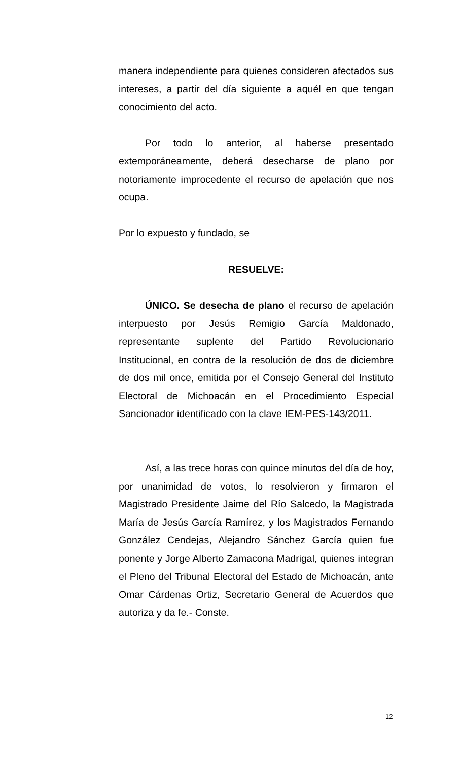manera independiente para quienes consideren afectados sus intereses, a partir del día siguiente a aquél en que tengan conocimiento del acto.
Por todo lo anterior, al haberse presentado extemporáneamente, deberá desecharse de plano por notoriamente improcedente el recurso de apelación que nos ocupa.
Por lo expuesto y fundado, se
RESUELVE:
ÚNICO. Se desecha de plano el recurso de apelación interpuesto por Jesús Remigio García Maldonado, representante suplente del Partido Revolucionario Institucional, en contra de la resolución de dos de diciembre de dos mil once, emitida por el Consejo General del Instituto Electoral de Michoacán en el Procedimiento Especial Sancionador identificado con la clave IEM-PES-143/2011.
Así, a las trece horas con quince minutos del día de hoy, por unanimidad de votos, lo resolvieron y firmaron el Magistrado Presidente Jaime del Río Salcedo, la Magistrada María de Jesús García Ramírez, y los Magistrados Fernando González Cendejas, Alejandro Sánchez García quien fue ponente y Jorge Alberto Zamacona Madrigal, quienes integran el Pleno del Tribunal Electoral del Estado de Michoacán, ante Omar Cárdenas Ortiz, Secretario General de Acuerdos que autoriza y da fe.- Conste.
12